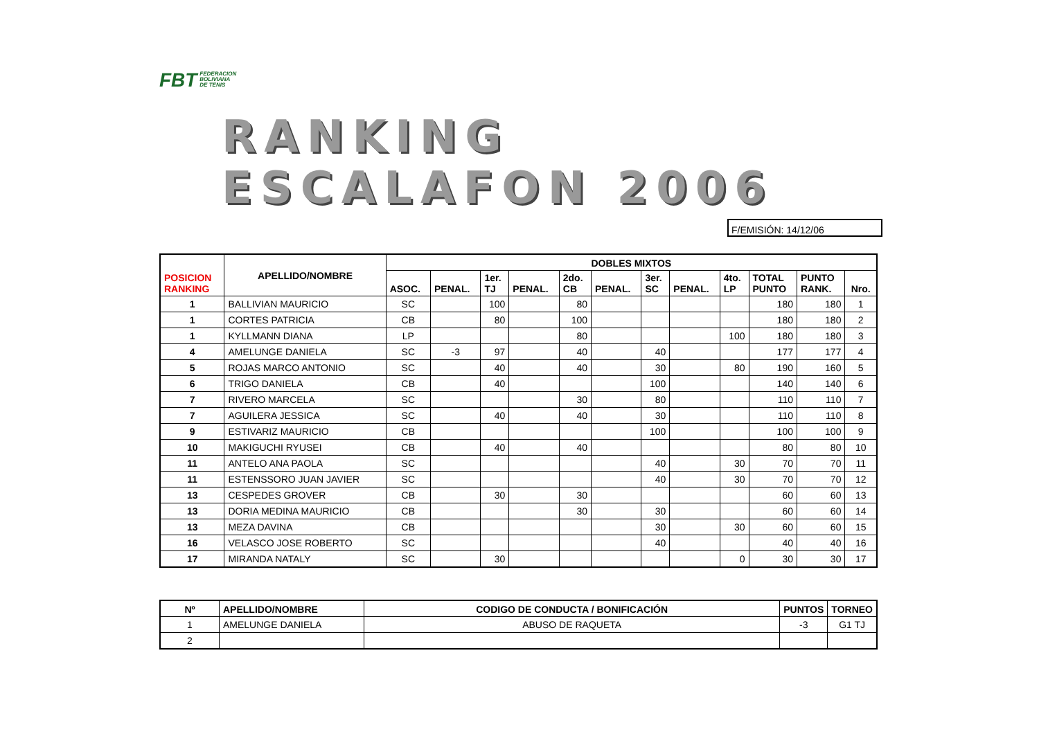FBT FEDERACION
BOLIVIANA
DE TENIS
RANKING ESCALAFON 2006
F/EMISIÓN: 14/12/06
| POSICION RANKING | APELLIDO/NOMBRE | DOBLES MIXTOS | | | | | | | | | | | |
| --- | --- | --- | --- | --- | --- | --- | --- | --- | --- | --- | --- | --- | --- |
| | | ASOC. | PENAL. | 1er. TJ | PENAL. | 2do. CB | PENAL. | 3er. SC | PENAL. | 4to. LP | TOTAL PUNTO | PUNTO RANK. | Nro. |
| 1 | BALLIVIAN MAURICIO | SC | | 100 | | 80 | | | | | 180 | 180 | 1 |
| 1 | CORTES PATRICIA | CB | | 80 | | 100 | | | | | 180 | 180 | 2 |
| 1 | KYLLMANN DIANA | LP | | | | 80 | | | | 100 | 180 | 180 | 3 |
| 4 | AMELUNGE DANIELA | SC | -3 | 97 | | 40 | | 40 | | | 177 | 177 | 4 |
| 5 | ROJAS MARCO ANTONIO | SC | | 40 | | 40 | | 30 | | 80 | 190 | 160 | 5 |
| 6 | TRIGO DANIELA | CB | | 40 | | | | 100 | | | 140 | 140 | 6 |
| 7 | RIVERO MARCELA | SC | | | | 30 | | 80 | | | 110 | 110 | 7 |
| 7 | AGUILERA JESSICA | SC | | 40 | | 40 | | 30 | | | 110 | 110 | 8 |
| 9 | ESTIVARIZ MAURICIO | CB | | | | | | 100 | | | 100 | 100 | 9 |
| 10 | MAKIGUCHI RYUSEI | CB | | 40 | | 40 | | | | | 80 | 80 | 10 |
| 11 | ANTELO ANA PAOLA | SC | | | | | | 40 | | 30 | 70 | 70 | 11 |
| 11 | ESTENSSORO JUAN JAVIER | SC | | | | | | 40 | | 30 | 70 | 70 | 12 |
| 13 | CESPEDES GROVER | CB | | 30 | | 30 | | | | | 60 | 60 | 13 |
| 13 | DORIA MEDINA MAURICIO | CB | | | | 30 | | 30 | | | 60 | 60 | 14 |
| 13 | MEZA DAVINA | CB | | | | | | 30 | | 30 | 60 | 60 | 15 |
| 16 | VELASCO JOSE ROBERTO | SC | | | | | | 40 | | | 40 | 40 | 16 |
| 17 | MIRANDA NATALY | SC | | 30 | | | | | | 0 | 30 | 30 | 17 |
| Nº | APELLIDO/NOMBRE | CODIGO DE CONDUCTA / BONIFICACIÓN | PUNTOS | TORNEO |
| --- | --- | --- | --- | --- |
| 1 | AMELUNGE DANIELA | ABUSO DE RAQUETA | -3 | G1 TJ |
| 2 | | | | |